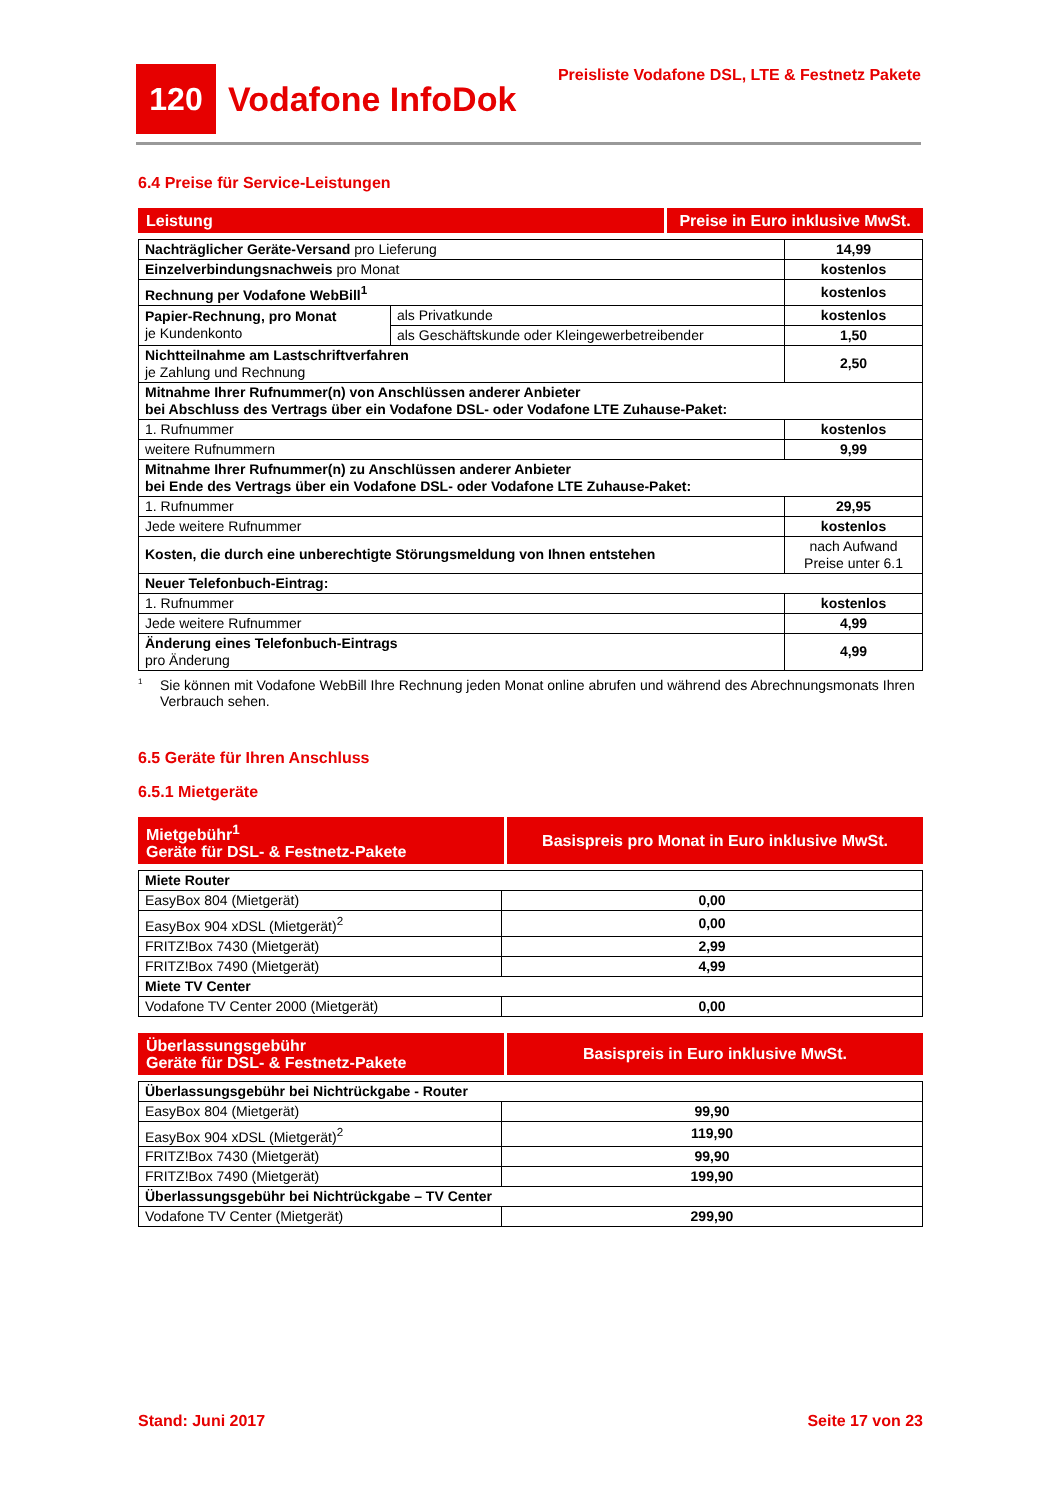120 Vodafone InfoDok
Preisliste Vodafone DSL, LTE & Festnetz Pakete
6.4 Preise für Service-Leistungen
| Leistung | Preise in Euro inklusive MwSt. |
| Nachträglicher Geräte-Versand pro Lieferung | | 14,99 |
| Einzelverbindungsnachweis pro Monat | | kostenlos |
| Rechnung per Vodafone WebBill<sup>1</sup> | | kostenlos |
| Papier-Rechnung, pro Monat je Kundenkonto | als Privatkunde | kostenlos |
| | als Geschäftskunde oder Kleingewerbetreibender | 1,50 |
| Nichtteilnahme am Lastschriftverfahren je Zahlung und Rechnung | | 2,50 |
| Mitnahme Ihrer Rufnummer(n) von Anschlüssen anderer Anbieter bei Abschluss des Vertrags über ein Vodafone DSL- oder Vodafone LTE Zuhause-Paket: | | |
| 1. Rufnummer | | kostenlos |
| weitere Rufnummern | | 9,99 |
| Mitnahme Ihrer Rufnummer(n) zu Anschlüssen anderer Anbieter bei Ende des Vertrags über ein Vodafone DSL- oder Vodafone LTE Zuhause-Paket: | | |
| 1. Rufnummer | | 29,95 |
| Jede weitere Rufnummer | | kostenlos |
| Kosten, die durch eine unberechtigte Störungsmeldung von Ihnen entstehen | | nach Aufwand Preise unter 6.1 |
| Neuer Telefonbuch-Eintrag: | | |
| 1. Rufnummer | | kostenlos |
| Jede weitere Rufnummer | | 4,99 |
| Änderung eines Telefonbuch-Eintrags pro Änderung | | 4,99 |
1
Sie können mit Vodafone WebBill Ihre Rechnung jeden Monat online abrufen und während des Abrechnungsmonats Ihren Verbrauch sehen.
6.5 Geräte für Ihren Anschluss
6.5.1 Mietgeräte
| Mietgebühr<sup>1</sup> Geräte für DSL- & Festnetz-Pakete | Basispreis pro Monat in Euro inklusive MwSt. |
| Miete Router | |
| EasyBox 804 (Mietgerät) | 0,00 |
| EasyBox 904 xDSL (Mietgerät)<sup>2</sup> | 0,00 |
| FRITZ!Box 7430 (Mietgerät) | 2,99 |
| FRITZ!Box 7490 (Mietgerät) | 4,99 |
| Miete TV Center | |
| Vodafone TV Center 2000 (Mietgerät) | 0,00 |
| Überlassungsgebühr Geräte für DSL- & Festnetz-Pakete | Basispreis in Euro inklusive MwSt. |
| Überlassungsgebühr bei Nichtrückgabe - Router | |
| EasyBox 804 (Mietgerät) | 99,90 |
| EasyBox 904 xDSL (Mietgerät)<sup>2</sup> | 119,90 |
| FRITZ!Box 7430 (Mietgerät) | 99,90 |
| FRITZ!Box 7490 (Mietgerät) | 199,90 |
| Überlassungsgebühr bei Nichtrückgabe – TV Center | |
| Vodafone TV Center (Mietgerät) | 299,90 |
Stand: Juni 2017 Seite 17 von 23